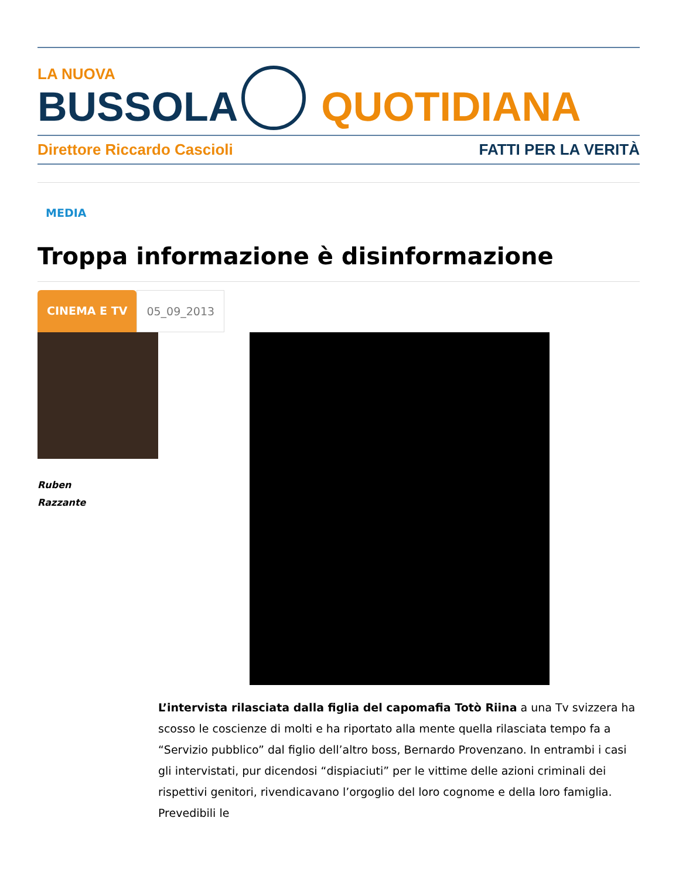LA NUOVA
BUSSOLA
QUOTIDIANA
Direttore Riccardo Cascioli FATTI PER LA VERITÀ
MEDIA
Troppa informazione è disinformazione
CINEMA E TV 05_09_2013
Ruben
Razzante
L’intervista rilasciata dalla figlia del capomafia Totò Riina a una Tv svizzera ha scosso le coscienze di molti e ha riportato alla mente quella rilasciata tempo fa a “Servizio pubblico” dal figlio dell’altro boss, Bernardo Provenzano. In entrambi i casi gli intervistati, pur dicendosi “dispiaciuti” per le vittime delle azioni criminali dei rispettivi genitori, rivendicavano l’orgoglio del loro cognome e della loro famiglia. Prevedibili le